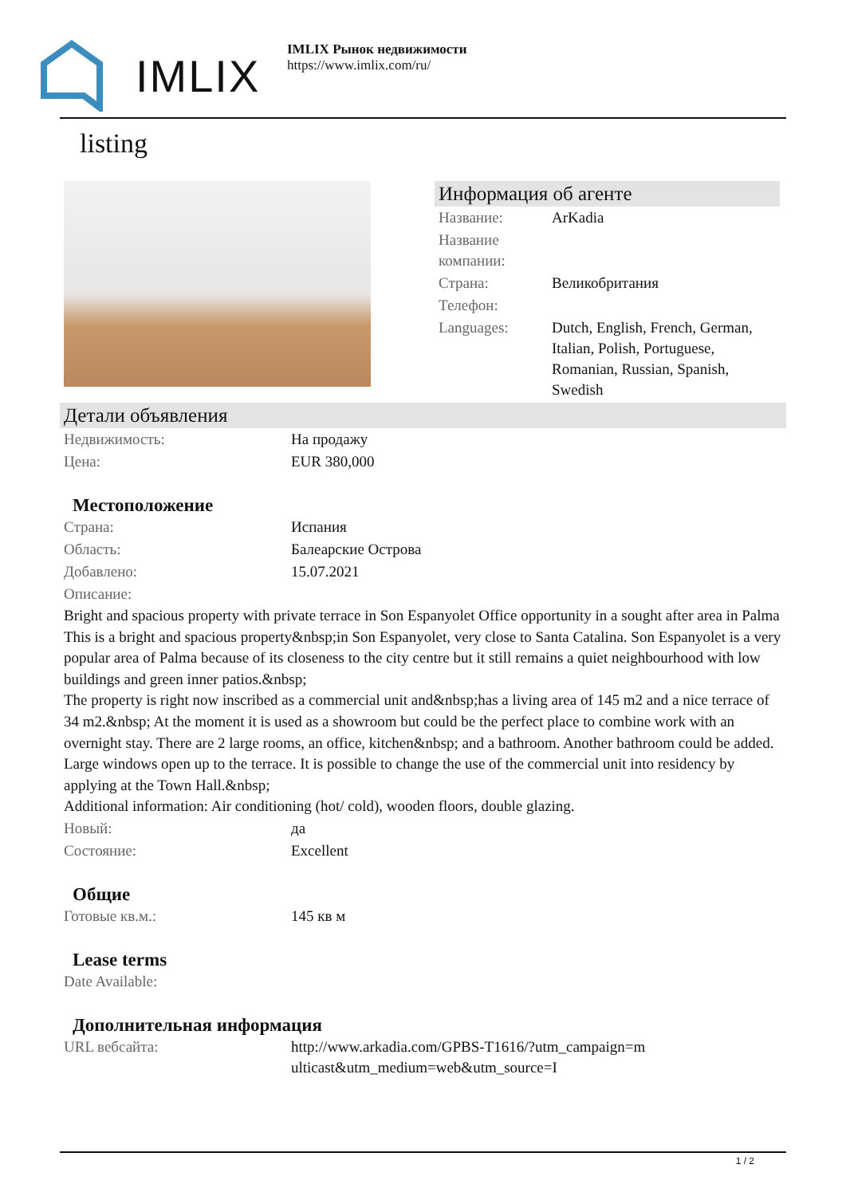IMLIX
IMLIX Рынок недвижимости
https://www.imlix.com/ru/
listing
Информация об агенте
| Название: | ArKadia |
| Название компании: | |
| Страна: | Великобритания |
| Телефон: | |
| Languages: | Dutch, English, French, German, Italian, Polish, Portuguese, Romanian, Russian, Spanish, Swedish |
Детали объявления
| Недвижимость: | На продажу |
| Цена: | EUR 380,000 |
Местоположение
| Страна: | Испания |
| Область: | Балеарские Острова |
| Добавлено: | 15.07.2021 |
| Описание: | |
Bright and spacious property with private terrace in Son Espanyolet Office opportunity in a sought after area in Palma This is a bright and spacious property&nbsp;in Son Espanyolet, very close to Santa Catalina. Son Espanyolet is a very popular area of Palma because of its closeness to the city centre but it still remains a quiet neighbourhood with low buildings and green inner patios.&nbsp;
The property is right now inscribed as a commercial unit and&nbsp;has a living area of 145 m2 and a nice terrace of 34 m2.&nbsp; At the moment it is used as a showroom but could be the perfect place to combine work with an overnight stay. There are 2 large rooms, an office, kitchen&nbsp; and a bathroom. Another bathroom could be added. Large windows open up to the terrace. It is possible to change the use of the commercial unit into residency by applying at the Town Hall.&nbsp;
Additional information: Air conditioning (hot/ cold), wooden floors, double glazing.
| Новый: | да |
| Состояние: | Excellent |
Общие
| Готовые кв.м.: | 145 кв м |
Lease terms
| Date Available: | |
Дополнительная информация
| URL вебсайта: | http://www.arkadia.com/GPBS-T1616/?utm_campaign=multicast&utm_medium=web&utm_source=I |
1 / 2